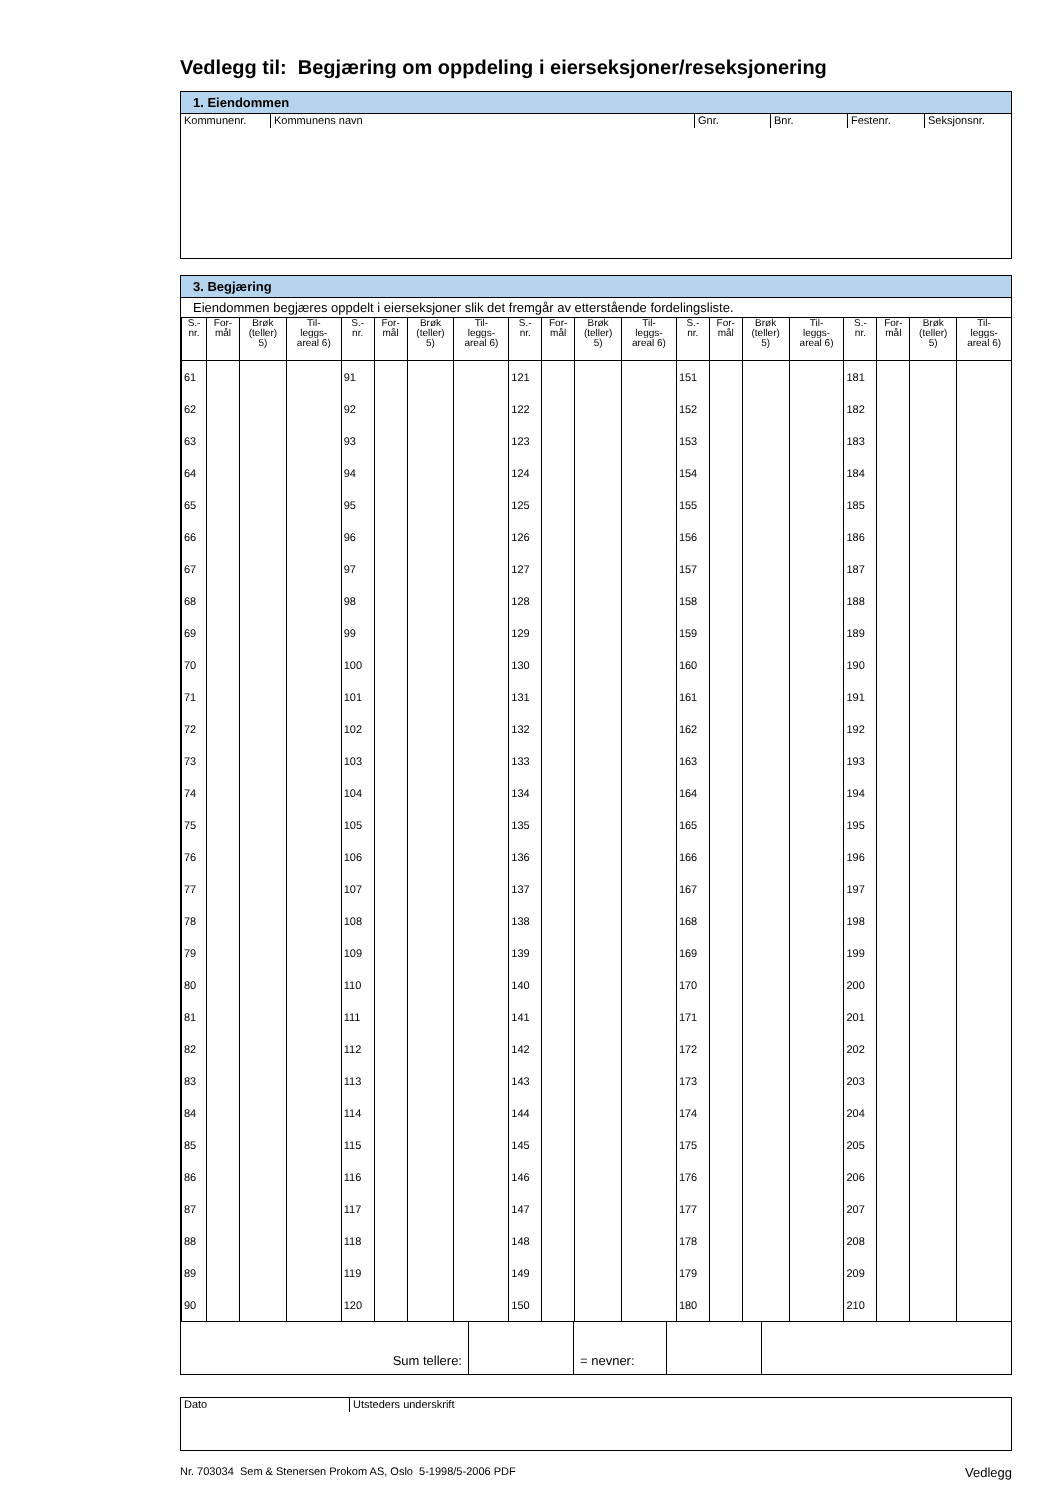Vedlegg til: Begjæring om oppdeling i eierseksjoner/reseksjonering
1. Eiendommen
Kommunenr. Kommunens navn Gnr. Bnr. Festenr. Seksjonsnr.
3. Begjæring
Eiendommen begjæres oppdelt i eierseksjoner slik det fremgår av etterstående fordelingsliste.
| S.- nr. | For- mål | Brøk (teller) 5) | Til- leggs- areal 6) | S.- nr. | For- mål | Brøk (teller) 5) | Til- leggs- areal 6) | S.- nr. | For- mål | Brøk (teller) 5) | Til- leggs- areal 6) | S.- nr. | For- mål | Brøk (teller) 5) | Til- leggs- areal 6) | S.- nr. | For- mål | Brøk (teller) 5) | Til- leggs- areal 6) |
| --- | --- | --- | --- | --- | --- | --- | --- | --- | --- | --- | --- | --- | --- | --- | --- | --- | --- | --- | --- |
| 61 | | | | 91 | | | | 121 | | | | 151 | | | | 181 | | | |
| 62 | | | | 92 | | | | 122 | | | | 152 | | | | 182 | | | |
| 63 | | | | 93 | | | | 123 | | | | 153 | | | | 183 | | | |
| 64 | | | | 94 | | | | 124 | | | | 154 | | | | 184 | | | |
| 65 | | | | 95 | | | | 125 | | | | 155 | | | | 185 | | | |
| 66 | | | | 96 | | | | 126 | | | | 156 | | | | 186 | | | |
| 67 | | | | 97 | | | | 127 | | | | 157 | | | | 187 | | | |
| 68 | | | | 98 | | | | 128 | | | | 158 | | | | 188 | | | |
| 69 | | | | 99 | | | | 129 | | | | 159 | | | | 189 | | | |
| 70 | | | | 100 | | | | 130 | | | | 160 | | | | 190 | | | |
| 71 | | | | 101 | | | | 131 | | | | 161 | | | | 191 | | | |
| 72 | | | | 102 | | | | 132 | | | | 162 | | | | 192 | | | |
| 73 | | | | 103 | | | | 133 | | | | 163 | | | | 193 | | | |
| 74 | | | | 104 | | | | 134 | | | | 164 | | | | 194 | | | |
| 75 | | | | 105 | | | | 135 | | | | 165 | | | | 195 | | | |
| 76 | | | | 106 | | | | 136 | | | | 166 | | | | 196 | | | |
| 77 | | | | 107 | | | | 137 | | | | 167 | | | | 197 | | | |
| 78 | | | | 108 | | | | 138 | | | | 168 | | | | 198 | | | |
| 79 | | | | 109 | | | | 139 | | | | 169 | | | | 199 | | | |
| 80 | | | | 110 | | | | 140 | | | | 170 | | | | 200 | | | |
| 81 | | | | 111 | | | | 141 | | | | 171 | | | | 201 | | | |
| 82 | | | | 112 | | | | 142 | | | | 172 | | | | 202 | | | |
| 83 | | | | 113 | | | | 143 | | | | 173 | | | | 203 | | | |
| 84 | | | | 114 | | | | 144 | | | | 174 | | | | 204 | | | |
| 85 | | | | 115 | | | | 145 | | | | 175 | | | | 205 | | | |
| 86 | | | | 116 | | | | 146 | | | | 176 | | | | 206 | | | |
| 87 | | | | 117 | | | | 147 | | | | 177 | | | | 207 | | | |
| 88 | | | | 118 | | | | 148 | | | | 178 | | | | 208 | | | |
| 89 | | | | 119 | | | | 149 | | | | 179 | | | | 209 | | | |
| 90 | | | | 120 | | | | 150 | | | | 180 | | | | 210 | | | |
| Sum tellere: | | = nevner: | | |
Dato
Utsteders underskrift
Nr. 703034 Sem & Stenersen Prokom AS, Oslo 5-1998/5-2006 PDF Vedlegg